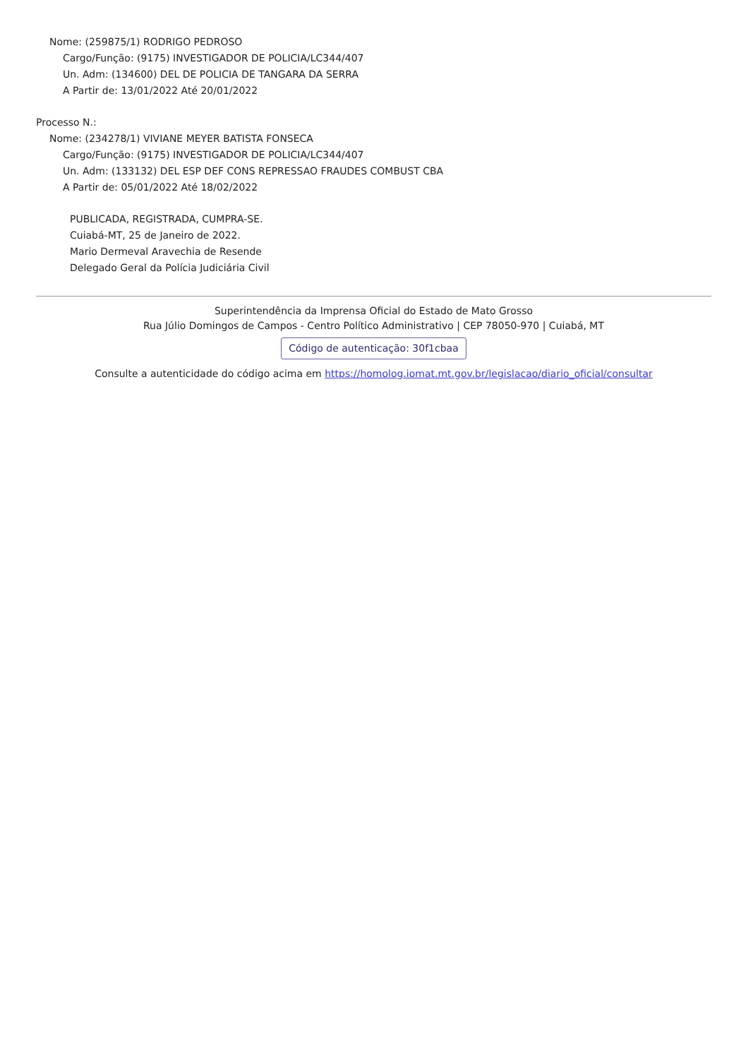Nome: (259875/1) RODRIGO PEDROSO
Cargo/Função: (9175) INVESTIGADOR DE POLICIA/LC344/407
Un. Adm: (134600) DEL DE POLICIA DE TANGARA DA SERRA
A Partir de: 13/01/2022 Até 20/01/2022
Processo N.:
Nome: (234278/1) VIVIANE MEYER BATISTA FONSECA
Cargo/Função: (9175) INVESTIGADOR DE POLICIA/LC344/407
Un. Adm: (133132) DEL ESP DEF CONS REPRESSAO FRAUDES COMBUST CBA
A Partir de: 05/01/2022 Até 18/02/2022
PUBLICADA, REGISTRADA, CUMPRA-SE.
Cuiabá-MT, 25 de Janeiro de 2022.
Mario Dermeval Aravechia de Resende
Delegado Geral da Polícia Judiciária Civil
Superintendência da Imprensa Oficial do Estado de Mato Grosso
Rua Júlio Domingos de Campos - Centro Político Administrativo | CEP 78050-970 | Cuiabá, MT
Código de autenticação: 30f1cbaa
Consulte a autenticidade do código acima em https://homolog.iomat.mt.gov.br/legislacao/diario_oficial/consultar